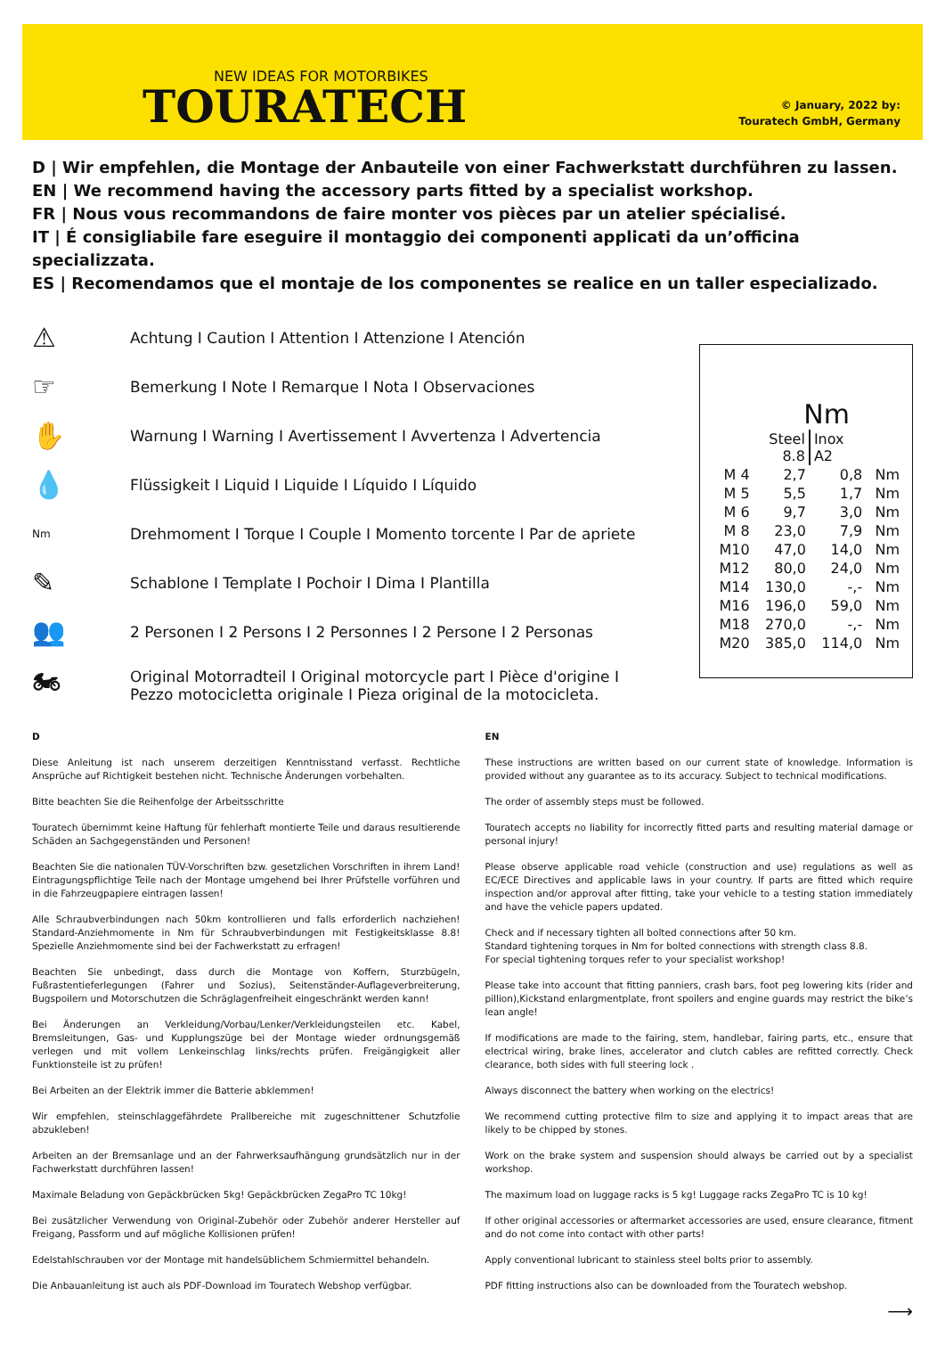NEW IDEAS FOR MOTORBIKES
TOURATECH
© January, 2022 by:
Touratech GmbH, Germany
D | Wir empfehlen, die Montage der Anbauteile von einer Fachwerkstatt durchführen zu lassen.
EN | We recommend having the accessory parts fitted by a specialist workshop.
FR | Nous vous recommandons de faire monter vos pièces par un atelier spécialisé.
IT | É consigliabile fare eseguire il montaggio dei componenti applicati da un’officina specializzata.
ES | Recomendamos que el montaje de los componentes se realice en un taller especializado.
⚠ Achtung I Caution I Attention I Attenzione I Atención
☞ Bemerkung I Note I Remarque I Nota I Observaciones
✋ Warnung I Warning I Avertissement I Avvertenza I Advertencia
💧 Flüssigkeit I Liquid I Liquide I Líquido I Líquido
Nm Drehmoment I Torque I Couple I Momento torcente I Par de apriete
✎ Schablone I Template I Pochoir I Dima I Plantilla
👥 2 Personen I 2 Persons I 2 Personnes I 2 Persone I 2 Personas
🏍 Original Motorradteil I Original motorcycle part I Pièce d'origine I
Pezzo motocicletta originale I Pieza original de la motocicleta.
Nm
| | Steel 8.8 | Inox A2 | |
| --- | --- | --- | --- |
| M 4 | 2,7 | 0,8 | Nm |
| M 5 | 5,5 | 1,7 | Nm |
| M 6 | 9,7 | 3,0 | Nm |
| M 8 | 23,0 | 7,9 | Nm |
| M10 | 47,0 | 14,0 | Nm |
| M12 | 80,0 | 24,0 | Nm |
| M14 | 130,0 | -,- | Nm |
| M16 | 196,0 | 59,0 | Nm |
| M18 | 270,0 | -,- | Nm |
| M20 | 385,0 | 114,0 | Nm |
D
Diese Anleitung ist nach unserem derzeitigen Kenntnisstand verfasst. Rechtliche Ansprüche auf Richtigkeit bestehen nicht. Technische Änderungen vorbehalten.
Bitte beachten Sie die Reihenfolge der Arbeitsschritte
Touratech übernimmt keine Haftung für fehlerhaft montierte Teile und daraus resultierende Schäden an Sachgegenständen und Personen!
Beachten Sie die nationalen TÜV-Vorschriften bzw. gesetzlichen Vorschriften in ihrem Land! Eintragungspflichtige Teile nach der Montage umgehend bei Ihrer Prüfstelle vorführen und in die Fahrzeugpapiere eintragen lassen!
Alle Schraubverbindungen nach 50km kontrollieren und falls erforderlich nachziehen! Standard-Anziehmomente in Nm für Schraubverbindungen mit Festigkeitsklasse 8.8! Spezielle Anziehmomente sind bei der Fachwerkstatt zu erfragen!
Beachten Sie unbedingt, dass durch die Montage von Koffern, Sturzbügeln, Fußrastentieferlegungen (Fahrer und Sozius), Seitenständer-Auflageverbreiterung, Bugspoilern und Motorschutzen die Schräglagenfreiheit eingeschränkt werden kann!
Bei Änderungen an Verkleidung/Vorbau/Lenker/Verkleidungsteilen etc. Kabel, Bremsleitungen, Gas- und Kupplungszüge bei der Montage wieder ordnungsgemäß verlegen und mit vollem Lenkeinschlag links/rechts prüfen. Freigängigkeit aller Funktionsteile ist zu prüfen!
Bei Arbeiten an der Elektrik immer die Batterie abklemmen!
Wir empfehlen, steinschlaggefährdete Prallbereiche mit zugeschnittener Schutzfolie abzukleben!
Arbeiten an der Bremsanlage und an der Fahrwerksaufhängung grundsätzlich nur in der Fachwerkstatt durchführen lassen!
Maximale Beladung von Gepäckbrücken 5kg! Gepäckbrücken ZegaPro TC 10kg!
Bei zusätzlicher Verwendung von Original-Zubehör oder Zubehör anderer Hersteller auf Freigang, Passform und auf mögliche Kollisionen prüfen!
Edelstahlschrauben vor der Montage mit handelsüblichem Schmiermittel behandeln.
Die Anbauanleitung ist auch als PDF-Download im Touratech Webshop verfügbar.
EN
These instructions are written based on our current state of knowledge. Information is provided without any guarantee as to its accuracy. Subject to technical modifications.
The order of assembly steps must be followed.
Touratech accepts no liability for incorrectly fitted parts and resulting material damage or personal injury!
Please observe applicable road vehicle (construction and use) regulations as well as EC/ECE Directives and applicable laws in your country. If parts are fitted which require inspection and/or approval after fitting, take your vehicle to a testing station immediately and have the vehicle papers updated.
Check and if necessary tighten all bolted connections after 50 km.
Standard tightening torques in Nm for bolted connections with strength class 8.8.
For special tightening torques refer to your specialist workshop!
Please take into account that fitting panniers, crash bars, foot peg lowering kits (rider and pillion),Kickstand enlargmentplate, front spoilers and engine guards may restrict the bike’s lean angle!
If modifications are made to the fairing, stem, handlebar, fairing parts, etc., ensure that electrical wiring, brake lines, accelerator and clutch cables are refitted correctly. Check clearance, both sides with full steering lock .
Always disconnect the battery when working on the electrics!
We recommend cutting protective film to size and applying it to impact areas that are likely to be chipped by stones.
Work on the brake system and suspension should always be carried out by a specialist workshop.
The maximum load on luggage racks is 5 kg! Luggage racks ZegaPro TC is 10 kg!
If other original accessories or aftermarket accessories are used, ensure clearance, fitment and do not come into contact with other parts!
Apply conventional lubricant to stainless steel bolts prior to assembly.
PDF fitting instructions also can be downloaded from the Touratech webshop.
⟶